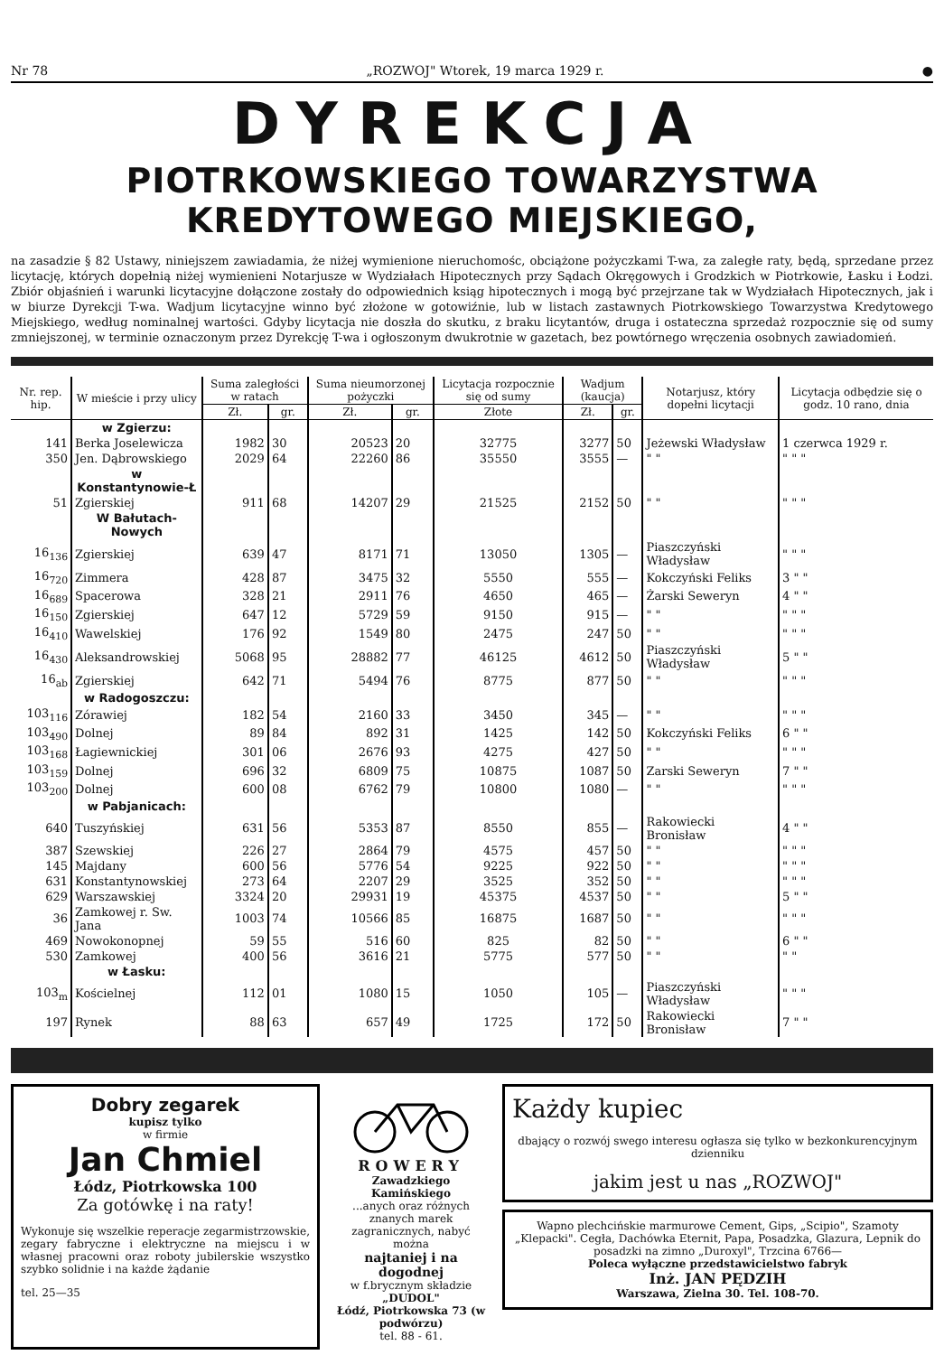Nr 78 „ROZWOJ" Wtorek, 19 marca 1929 r. ●
DYREKCJA
PIOTRKOWSKIEGO TOWARZYSTWA KREDYTOWEGO MIEJSKIEGO,
na zasadzie § 82 Ustawy, niniejszem zawiadamia, że niżej wymienione nieruchomośc, obciążone pożyczkami T-wa, za zaległe raty, będą, sprzedane przez licytację, których dopełnią niżej wymienieni Notarjusze w Wydziałach Hipotecznych przy Sądach Okręgowych i Grodzkich w Piotrkowie, Łasku i Łodzi. Zbiór objaśnień i warunki licytacyjne dołączone zostały do odpowiednich ksiąg hipotecznych i mogą być przejrzane tak w Wydziałach Hipotecznych, jak i w biurze Dyrekcji T-wa. Wadjum licytacyjne winno być złożone w gotowiźnie, lub w listach zastawnych Piotrkowskiego Towarzystwa Kredytowego Miejskiego, według nominalnej wartości. Gdyby licytacja nie doszła do skutku, z braku licytantów, druga i ostateczna sprzedaż rozpocznie się od sumy zmniejszonej, w terminie oznaczonym przez Dyrekcję T-wa i ogłoszonym dwukrotnie w gazetach, bez powtórnego wręczenia osobnych zawiadomień.
| Nr. rep. hip. | W mieście i przy ulicy | Suma zaległości w ratach | | Suma nieumorzonej pożyczki | | Licytacja rozpocznie się od sumy | Wadjum (kaucja) | | Notarjusz, który dopełni licytacji | Licytacja odbędzie się o godz. 10 rano, dnia |
| --- | --- | --- | --- | --- | --- | --- | --- | --- | --- | --- |
| | | Zł. | gr. | Zł. | gr. | Złote | Zł. | gr. | | |
| | w Zgierzu: | | | | | | | | | |
| 141 | Berka Joselewicza | 1982 | 30 | 20523 | 20 | 32775 | 3277 | 50 | Jeżewski Władysław | 1 czerwca 1929 r. |
| 350 | Jen. Dąbrowskiego | 2029 | 64 | 22260 | 86 | 35550 | 3555 | — | " " | " " " |
| | w Konstantynowie-Ł | | | | | | | | | |
| 51 | Zgierskiej | 911 | 68 | 14207 | 29 | 21525 | 2152 | 50 | " " | " " " |
| | W Bałutach-Nowych | | | | | | | | | |
| 16<sub>136</sub> | Zgierskiej | 639 | 47 | 8171 | 71 | 13050 | 1305 | — | Piaszczyński Władysław | " " " |
| 16<sub>720</sub> | Zimmera | 428 | 87 | 3475 | 32 | 5550 | 555 | — | Kokczyński Feliks | 3 " " |
| 16<sub>689</sub> | Spacerowa | 328 | 21 | 2911 | 76 | 4650 | 465 | — | Żarski Seweryn | 4 " " |
| 16<sub>150</sub> | Zgierskiej | 647 | 12 | 5729 | 59 | 9150 | 915 | — | " " | " " " |
| 16<sub>410</sub> | Wawelskiej | 176 | 92 | 1549 | 80 | 2475 | 247 | 50 | " " | " " " |
| 16<sub>430</sub> | Aleksandrowskiej | 5068 | 95 | 28882 | 77 | 46125 | 4612 | 50 | Piaszczyński Władysław | 5 " " |
| 16<sub>ab</sub> | Zgierskiej | 642 | 71 | 5494 | 76 | 8775 | 877 | 50 | " " | " " " |
| | w Radogoszczu: | | | | | | | | | |
| 103<sub>116</sub> | Zórawiej | 182 | 54 | 2160 | 33 | 3450 | 345 | — | " " | " " " |
| 103<sub>490</sub> | Dolnej | 89 | 84 | 892 | 31 | 1425 | 142 | 50 | Kokczyński Feliks | 6 " " |
| 103<sub>168</sub> | Łagiewnickiej | 301 | 06 | 2676 | 93 | 4275 | 427 | 50 | " " | " " " |
| 103<sub>159</sub> | Dolnej | 696 | 32 | 6809 | 75 | 10875 | 1087 | 50 | Zarski Seweryn | 7 " " |
| 103<sub>200</sub> | Dolnej | 600 | 08 | 6762 | 79 | 10800 | 1080 | — | " " | " " " |
| | w Pabjanicach: | | | | | | | | | |
| 640 | Tuszyńskiej | 631 | 56 | 5353 | 87 | 8550 | 855 | — | Rakowiecki Bronisław | 4 " " |
| 387 | Szewskiej | 226 | 27 | 2864 | 79 | 4575 | 457 | 50 | " " | " " " |
| 145 | Majdany | 600 | 56 | 5776 | 54 | 9225 | 922 | 50 | " " | " " " |
| 631 | Konstantynowskiej | 273 | 64 | 2207 | 29 | 3525 | 352 | 50 | " " | " " " |
| 629 | Warszawskiej | 3324 | 20 | 29931 | 19 | 45375 | 4537 | 50 | " " | 5 " " |
| 36 | Zamkowej r. Sw. Jana | 1003 | 74 | 10566 | 85 | 16875 | 1687 | 50 | " " | " " " |
| 469 | Nowokonopnej | 59 | 55 | 516 | 60 | 825 | 82 | 50 | " " | 6 " " |
| 530 | Zamkowej | 400 | 56 | 3616 | 21 | 5775 | 577 | 50 | " " | " " |
| | w Łasku: | | | | | | | | | |
| 103<sub>m</sub> | Kościelnej | 112 | 01 | 1080 | 15 | 1050 | 105 | — | Piaszczyński Władysław | " " " |
| 197 | Rynek | 88 | 63 | 657 | 49 | 1725 | 172 | 50 | Rakowiecki Bronisław | 7 " " |
Dobry zegarek
kupisz tylko
w firmie
Jan Chmiel
Łódz, Piotrkowska 100
Za gotówkę i na raty!
Wykonuje się wszelkie reperacje zegarmistrzowskie, zegary fabryczne i elektryczne na miejscu i w własnej pracowni oraz roboty jubilerskie wszystko szybko solidnie i na każde żądanie
tel. 25—35
ROWERY
Zawadzkiego Kamińskiego
...anych oraz różnych znanych marek zagranicznych, nabyć można
najtaniej i na dogodnej
w f.brycznym składzie
„DUDOL"
Łódź, Piotrkowska 73 (w podwórzu)
tel. 88 - 61.
Każdy kupiec
dbający o rozwój swego interesu ogłasza się tylko w bezkonkurencyjnym dzienniku
jakim jest u nas „ROZWOJ"
Wapno plechcińskie marmurowe Cement, Gips, „Scipio", Szamoty „Klepacki". Cegła, Dachówka Eternit, Papa, Posadzka, Glazura, Lepnik do posadzki na zimno „Duroxyl", Trzcina 6766—
Poleca wyłączne przedstawicielstwo fabryk
Inż. JAN PĘDZIH
Warszawa, Zielna 30. Tel. 108-70.